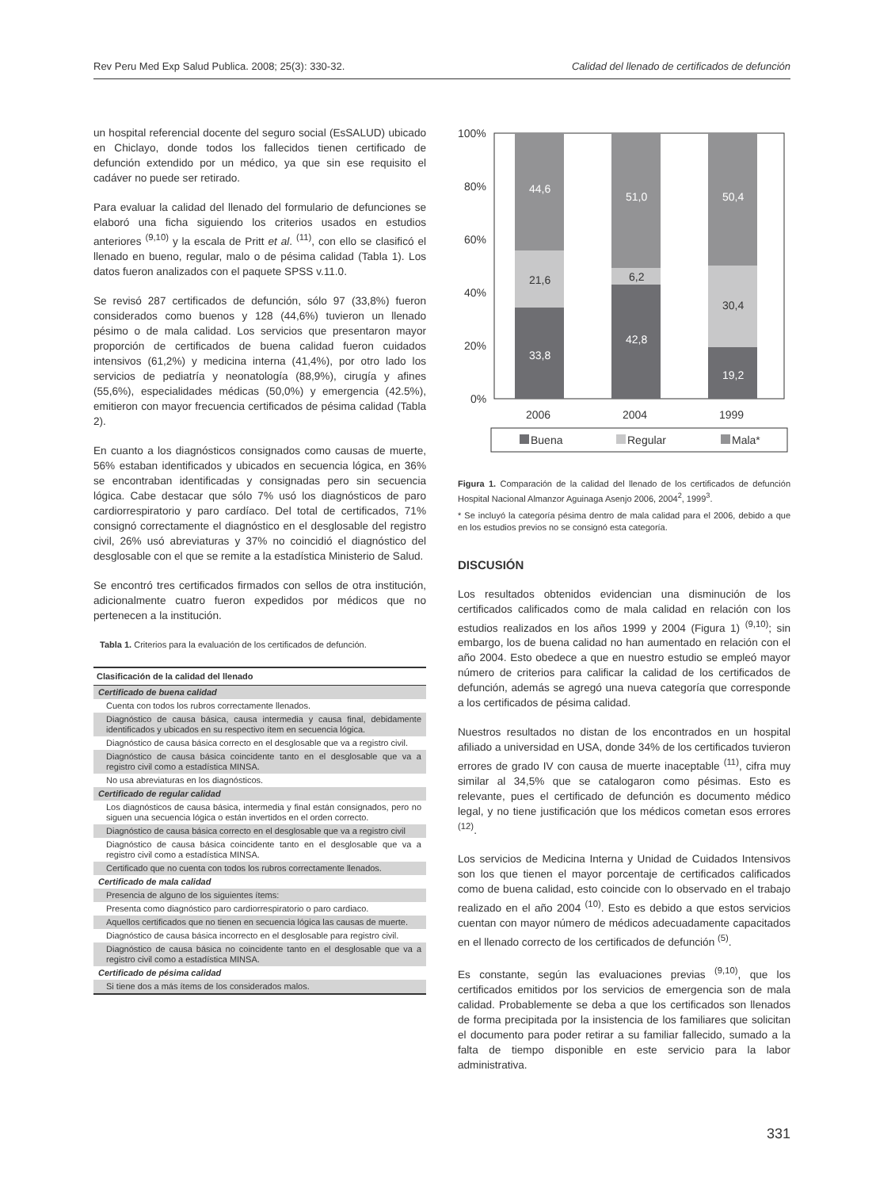Rev Peru Med Exp Salud Publica. 2008; 25(3): 330-32. Calidad del llenado de certificados de defunción
un hospital referencial docente del seguro social (EsSALUD) ubicado en Chiclayo, donde todos los fallecidos tienen certificado de defunción extendido por un médico, ya que sin ese requisito el cadáver no puede ser retirado.
Para evaluar la calidad del llenado del formulario de defunciones se elaboró una ficha siguiendo los criterios usados en estudios anteriores <sup>(9,10)</sup> y la escala de Pritt et al. <sup>(11)</sup>, con ello se clasificó el llenado en bueno, regular, malo o de pésima calidad (Tabla 1). Los datos fueron analizados con el paquete SPSS v.11.0.
Se revisó 287 certificados de defunción, sólo 97 (33,8%) fueron considerados como buenos y 128 (44,6%) tuvieron un llenado pésimo o de mala calidad. Los servicios que presentaron mayor proporción de certificados de buena calidad fueron cuidados intensivos (61,2%) y medicina interna (41,4%), por otro lado los servicios de pediatría y neonatología (88,9%), cirugía y afines (55,6%), especialidades médicas (50,0%) y emergencia (42.5%), emitieron con mayor frecuencia certificados de pésima calidad (Tabla 2).
En cuanto a los diagnósticos consignados como causas de muerte, 56% estaban identificados y ubicados en secuencia lógica, en 36% se encontraban identificadas y consignadas pero sin secuencia lógica. Cabe destacar que sólo 7% usó los diagnósticos de paro cardiorrespiratorio y paro cardíaco. Del total de certificados, 71% consignó correctamente el diagnóstico en el desglosable del registro civil, 26% usó abreviaturas y 37% no coincidió el diagnóstico del desglosable con el que se remite a la estadística Ministerio de Salud.
Se encontró tres certificados firmados con sellos de otra institución, adicionalmente cuatro fueron expedidos por médicos que no pertenecen a la institución.
Tabla 1. Criterios para la evaluación de los certificados de defunción.
| Clasificación de la calidad del llenado |
| --- |
| Certificado de buena calidad |
| Cuenta con todos los rubros correctamente llenados. |
| Diagnóstico de causa básica, causa intermedia y causa final, debidamente identificados y ubicados en su respectivo ítem en secuencia lógica. |
| Diagnóstico de causa básica correcto en el desglosable que va a registro civil. |
| Diagnóstico de causa básica coincidente tanto en el desglosable que va a registro civil como a estadística MINSA. |
| No usa abreviaturas en los diagnósticos. |
| Certificado de regular calidad |
| Los diagnósticos de causa básica, intermedia y final están consignados, pero no siguen una secuencia lógica o están invertidos en el orden correcto. |
| Diagnóstico de causa básica correcto en el desglosable que va a registro civil |
| Diagnóstico de causa básica coincidente tanto en el desglosable que va a registro civil como a estadística MINSA. |
| Certificado que no cuenta con todos los rubros correctamente llenados. |
| Certificado de mala calidad |
| Presencia de alguno de los siguientes ítems: |
| Presenta como diagnóstico paro cardiorrespiratorio o paro cardiaco. |
| Aquellos certificados que no tienen en secuencia lógica las causas de muerte. |
| Diagnóstico de causa básica incorrecto en el desglosable para registro civil. |
| Diagnóstico de causa básica no coincidente tanto en el desglosable que va a registro civil como a estadística MINSA. |
| Certificado de pésima calidad |
| Si tiene dos a más ítems de los considerados malos. |
100%
80%
60%
40%
20%
0%
44,6
51,0
50,4
33,8
42,8
19,2
21,6
6,2
30,4
2006
2004
1999
Buena
Regular
Mala*
Figura 1. Comparación de la calidad del llenado de los certificados de defunción Hospital Nacional Almanzor Aguinaga Asenjo 2006, 2004<sup>2</sup>, 1999<sup>3</sup>.
* Se incluyó la categoría pésima dentro de mala calidad para el 2006, debido a que en los estudios previos no se consignó esta categoría.
DISCUSIÓN
Los resultados obtenidos evidencian una disminución de los certificados calificados como de mala calidad en relación con los estudios realizados en los años 1999 y 2004 (Figura 1) <sup>(9,10)</sup>; sin embargo, los de buena calidad no han aumentado en relación con el año 2004. Esto obedece a que en nuestro estudio se empleó mayor número de criterios para calificar la calidad de los certificados de defunción, además se agregó una nueva categoría que corresponde a los certificados de pésima calidad.
Nuestros resultados no distan de los encontrados en un hospital afiliado a universidad en USA, donde 34% de los certificados tuvieron errores de grado IV con causa de muerte inaceptable <sup>(11)</sup>, cifra muy similar al 34,5% que se catalogaron como pésimas. Esto es relevante, pues el certificado de defunción es documento médico legal, y no tiene justificación que los médicos cometan esos errores <sup>(12)</sup>.
Los servicios de Medicina Interna y Unidad de Cuidados Intensivos son los que tienen el mayor porcentaje de certificados calificados como de buena calidad, esto coincide con lo observado en el trabajo realizado en el año 2004 <sup>(10)</sup>. Esto es debido a que estos servicios cuentan con mayor número de médicos adecuadamente capacitados en el llenado correcto de los certificados de defunción <sup>(5)</sup>.
Es constante, según las evaluaciones previas <sup>(9,10)</sup>, que los certificados emitidos por los servicios de emergencia son de mala calidad. Probablemente se deba a que los certificados son llenados de forma precipitada por la insistencia de los familiares que solicitan el documento para poder retirar a su familiar fallecido, sumado a la falta de tiempo disponible en este servicio para la labor administrativa.
331